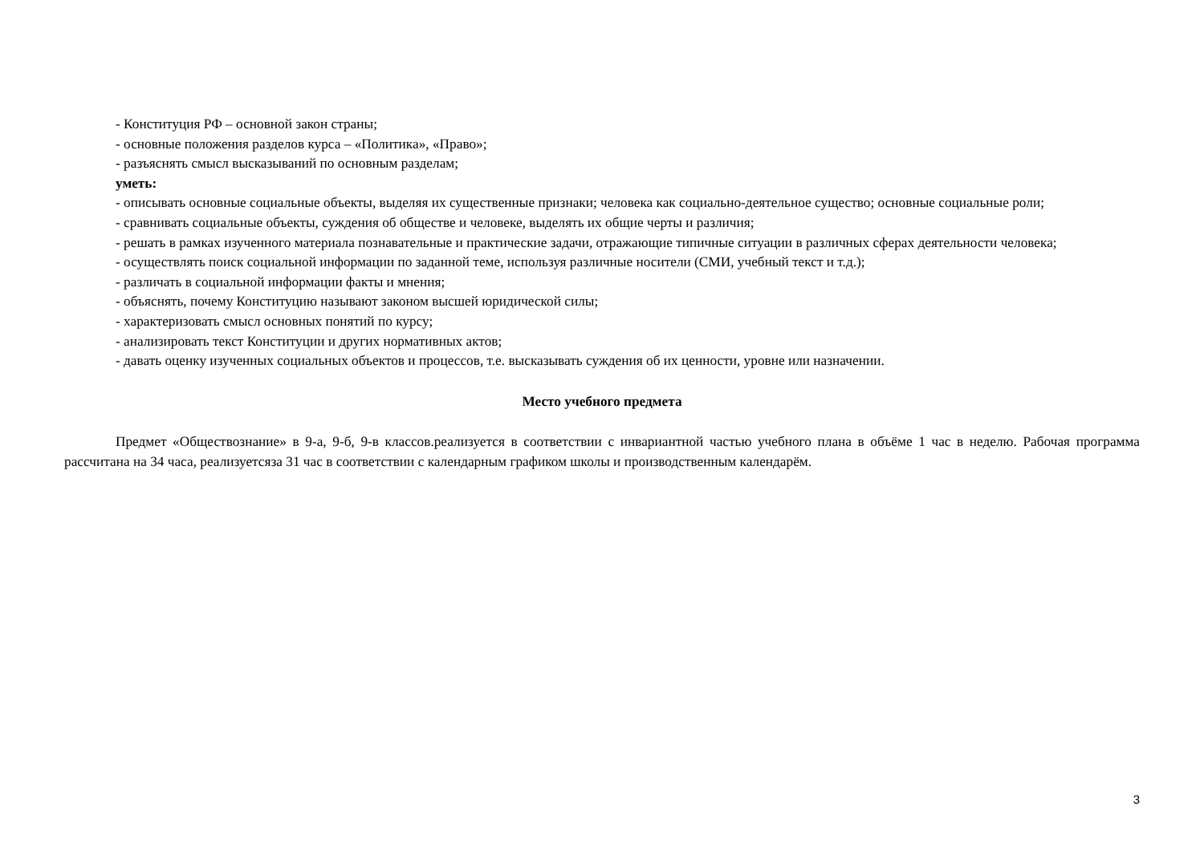- Конституция РФ – основной закон страны;
- основные положения разделов курса – «Политика», «Право»;
- разъяснять смысл высказываний по основным разделам;
уметь:
- описывать основные социальные объекты, выделяя их существенные признаки; человека как социально-деятельное существо; основные социальные роли;
- сравнивать социальные объекты, суждения об обществе и человеке, выделять их общие черты и различия;
- решать в рамках изученного материала познавательные и практические задачи, отражающие типичные ситуации в различных сферах деятельности человека;
- осуществлять поиск социальной информации по заданной теме, используя различные носители (СМИ, учебный текст и т.д.);
- различать в социальной информации факты и мнения;
- объяснять, почему Конституцию называют законом высшей юридической силы;
- характеризовать смысл основных понятий по курсу;
- анализировать текст Конституции и других нормативных актов;
- давать оценку изученных социальных объектов и процессов, т.е. высказывать суждения об их ценности, уровне или назначении.
Место учебного предмета
Предмет «Обществознание» в 9-а, 9-б, 9-в классов.реализуется в соответствии с инвариантной частью учебного плана в объёме 1 час в неделю. Рабочая программа рассчитана на 34 часа, реализуетсяза 31 час в соответствии с календарным графиком школы и производственным календарём.
3